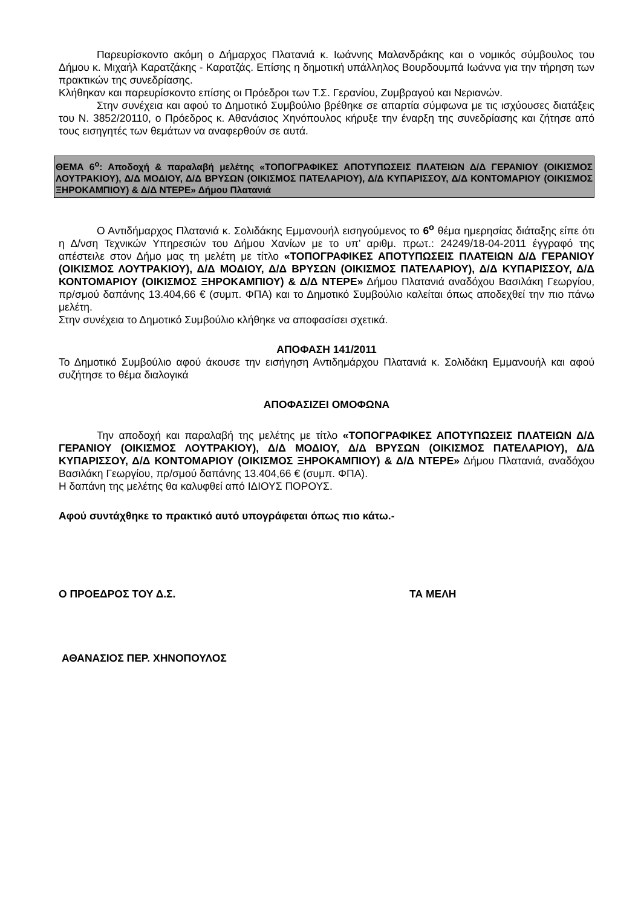Παρευρίσκοντο ακόμη ο Δήμαρχος Πλατανιά κ. Ιωάννης Μαλανδράκης και ο νομικός σύμβουλος του Δήμου κ. Μιχαήλ Καρατζάκης - Καρατζάς. Επίσης η δημοτική υπάλληλος Βουρδουμπά Ιωάννα για την τήρηση των πρακτικών της συνεδρίασης.
Κλήθηκαν και παρευρίσκοντο επίσης οι Πρόεδροι των Τ.Σ. Γερανίου, Ζυμβραγού και Νεριανών.
Στην συνέχεια και αφού το Δημοτικό Συμβούλιο βρέθηκε σε απαρτία σύμφωνα με τις ισχύουσες διατάξεις του Ν. 3852/20110, ο Πρόεδρος κ. Αθανάσιος Χηνόπουλος κήρυξε την έναρξη της συνεδρίασης και ζήτησε από τους εισηγητές των θεμάτων να αναφερθούν σε αυτά.
ΘΕΜΑ 6<sup>ο</sup>: Αποδοχή & παραλαβή μελέτης «ΤΟΠΟΓΡΑΦΙΚΕΣ ΑΠΟΤΥΠΩΣΕΙΣ ΠΛΑΤΕΙΩΝ Δ/Δ ΓΕΡΑΝΙΟΥ (ΟΙΚΙΣΜΟΣ ΛΟΥΤΡΑΚΙΟΥ), Δ/Δ ΜΟΔΙΟΥ, Δ/Δ ΒΡΥΣΩΝ (ΟΙΚΙΣΜΟΣ ΠΑΤΕΛΑΡΙΟΥ), Δ/Δ ΚΥΠΑΡΙΣΣΟΥ, Δ/Δ ΚΟΝΤΟΜΑΡΙΟΥ (ΟΙΚΙΣΜΟΣ ΞΗΡΟΚΑΜΠΙΟΥ) & Δ/Δ ΝΤΕΡΕ» Δήμου Πλατανιά
Ο Αντιδήμαρχος Πλατανιά κ. Σολιδάκης Εμμανουήλ εισηγούμενος το 6<sup>ο</sup> θέμα ημερησίας διάταξης είπε ότι η Δ/νση Τεχνικών Υπηρεσιών του Δήμου Χανίων με το υπ’ αριθμ. πρωτ.: 24249/18-04-2011 έγγραφό της απέστειλε στον Δήμο μας τη μελέτη με τίτλο «ΤΟΠΟΓΡΑΦΙΚΕΣ ΑΠΟΤΥΠΩΣΕΙΣ ΠΛΑΤΕΙΩΝ Δ/Δ ΓΕΡΑΝΙΟΥ (ΟΙΚΙΣΜΟΣ ΛΟΥΤΡΑΚΙΟΥ), Δ/Δ ΜΟΔΙΟΥ, Δ/Δ ΒΡΥΣΩΝ (ΟΙΚΙΣΜΟΣ ΠΑΤΕΛΑΡΙΟΥ), Δ/Δ ΚΥΠΑΡΙΣΣΟΥ, Δ/Δ ΚΟΝΤΟΜΑΡΙΟΥ (ΟΙΚΙΣΜΟΣ ΞΗΡΟΚΑΜΠΙΟΥ) & Δ/Δ ΝΤΕΡΕ» Δήμου Πλατανιά αναδόχου Βασιλάκη Γεωργίου, πρ/σμού δαπάνης 13.404,66 € (συμπ. ΦΠΑ) και το Δημοτικό Συμβούλιο καλείται όπως αποδεχθεί την πιο πάνω μελέτη.
Στην συνέχεια το Δημοτικό Συμβούλιο κλήθηκε να αποφασίσει σχετικά.
ΑΠΟΦΑΣΗ 141/2011
Το Δημοτικό Συμβούλιο αφού άκουσε την εισήγηση Αντιδημάρχου Πλατανιά κ. Σολιδάκη Εμμανουήλ και αφού συζήτησε το θέμα διαλογικά
ΑΠΟΦΑΣΙΖΕΙ ΟΜΟΦΩΝΑ
Την αποδοχή και παραλαβή της μελέτης με τίτλο «ΤΟΠΟΓΡΑΦΙΚΕΣ ΑΠΟΤΥΠΩΣΕΙΣ ΠΛΑΤΕΙΩΝ Δ/Δ ΓΕΡΑΝΙΟΥ (ΟΙΚΙΣΜΟΣ ΛΟΥΤΡΑΚΙΟΥ), Δ/Δ ΜΟΔΙΟΥ, Δ/Δ ΒΡΥΣΩΝ (ΟΙΚΙΣΜΟΣ ΠΑΤΕΛΑΡΙΟΥ), Δ/Δ ΚΥΠΑΡΙΣΣΟΥ, Δ/Δ ΚΟΝΤΟΜΑΡΙΟΥ (ΟΙΚΙΣΜΟΣ ΞΗΡΟΚΑΜΠΙΟΥ) & Δ/Δ ΝΤΕΡΕ» Δήμου Πλατανιά, αναδόχου Βασιλάκη Γεωργίου, πρ/σμού δαπάνης 13.404,66 € (συμπ. ΦΠΑ).
Η δαπάνη της μελέτης θα καλυφθεί από ΙΔΙΟΥΣ ΠΟΡΟΥΣ.
Αφού συντάχθηκε το πρακτικό αυτό υπογράφεται όπως πιο κάτω.-
Ο ΠΡΟΕΔΡΟΣ ΤΟΥ Δ.Σ. ΤΑ ΜΕΛΗ
ΑΘΑΝΑΣΙΟΣ ΠΕΡ. ΧΗΝΟΠΟΥΛΟΣ